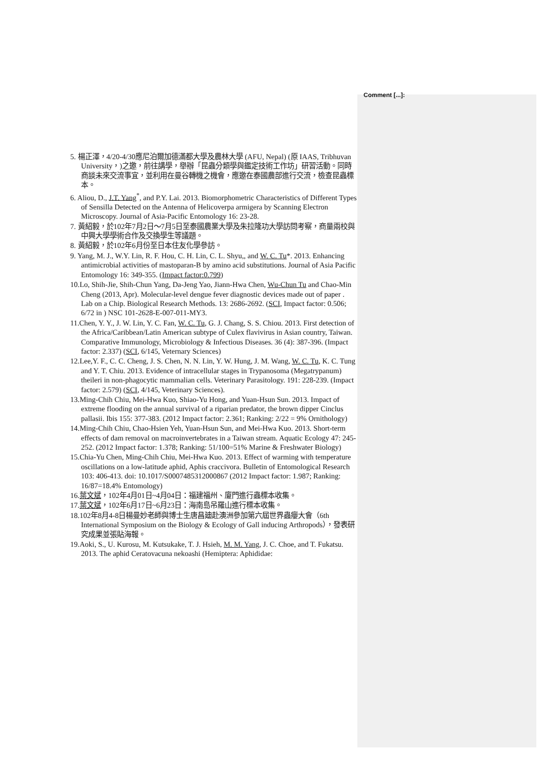Comment [...]:
5. 楊正澤，4/20-4/30應尼泊爾加德滿都大學及農林大學 (AFU, Nepal) (原 IAAS, Tribhuvan University，)之邀，前往講學，舉辦「昆蟲分類學與鑑定技術工作坊」研習活動。同時商談未來交流事宜，並利用在曼谷轉機之機會，應邀在泰國農部進行交流，檢查昆蟲標本。
6. Aliou, D., J.T. Yang<sup>*</sup>, and P.Y. Lai. 2013. Biomorphometric Characteristics of Different Types of Sensilla Detected on the Antenna of Helicoverpa armigera by Scanning Electron Microscopy. Journal of Asia-Pacific Entomology 16: 23-28.
7. 黃紹毅，於102年7月2日～7月5日至泰國農業大學及朱拉隆功大學訪問考察，商量兩校與中興大學學術合作及交換學生等議題。
8. 黃紹毅，於102年6月份至日本住友化學參訪。
9. Yang, M. J., W.Y. Lin, R. F. Hou, C. H. Lin, C. L. Shyu,, and W. C. Tu*. 2013. Enhancing antimicrobial activities of mastoparan-B by amino acid substitutions. Journal of Asia Pacific Entomology 16: 349-355. (Impact factor:0.799)
10.Lo, Shih-Jie, Shih-Chun Yang, Da-Jeng Yao, Jiann-Hwa Chen, Wu-Chun Tu and Chao-Min Cheng (2013, Apr). Molecular-level dengue fever diagnostic devices made out of paper . Lab on a Chip. Biological Research Methods. 13: 2686-2692. (SCI, Impact factor: 0.506; 6/72 in ) NSC 101-2628-E-007-011-MY3.
11.Chen, Y. Y., J. W. Lin, Y. C. Fan, W. C. Tu, G. J. Chang, S. S. Chiou. 2013. First detection of the Africa/Caribbean/Latin American subtype of Culex flavivirus in Asian country, Taiwan. Comparative Immunology, Microbiology & Infectious Diseases. 36 (4): 387-396. (Impact factor: 2.337) (SCI, 6/145, Veternary Sciences)
12.Lee,Y. F., C. C. Cheng, J. S. Chen, N. N. Lin, Y. W. Hung, J. M. Wang, W. C. Tu, K. C. Tung and Y. T. Chiu. 2013. Evidence of intracellular stages in Trypanosoma (Megatrypanum) theileri in non-phagocytic mammalian cells. Veterinary Parasitology. 191: 228-239. (Impact factor: 2.579) (SCI, 4/145, Veterinary Sciences).
13.Ming-Chih Chiu, Mei-Hwa Kuo, Shiao-Yu Hong, and Yuan-Hsun Sun. 2013. Impact of extreme flooding on the annual survival of a riparian predator, the brown dipper Cinclus pallasii. Ibis 155: 377-383. (2012 Impact factor: 2.361; Ranking: 2/22 = 9% Ornithology)
14.Ming-Chih Chiu, Chao-Hsien Yeh, Yuan-Hsun Sun, and Mei-Hwa Kuo. 2013. Short-term effects of dam removal on macroinvertebrates in a Taiwan stream. Aquatic Ecology 47: 245-252. (2012 Impact factor: 1.378; Ranking: 51/100=51% Marine & Freshwater Biology)
15.Chia-Yu Chen, Ming-Chih Chiu, Mei-Hwa Kuo. 2013. Effect of warming with temperature oscillations on a low-latitude aphid, Aphis craccivora. Bulletin of Entomological Research 103: 406-413. doi: 10.1017/S0007485312000867 (2012 Impact factor: 1.987; Ranking: 16/87=18.4% Entomology)
16.葉文斌，102年4月01日~4月04日：福建福州、廈門進行蟲標本收集。
17.葉文斌，102年6月17日~6月23日：海南島吊羅山進行標本收集。
18.102年8月4-8日楊曼妙老師與博士生唐昌廸赴澳洲參加第六屆世界蟲癭大會（6th International Symposium on the Biology & Ecology of Gall inducing Arthropods），發表研究成果並張貼海報。
19.Aoki, S., U. Kurosu, M. Kutsukake, T. J. Hsieh, M. M. Yang, J. C. Choe, and T. Fukatsu. 2013. The aphid Ceratovacuna nekoashi (Hemiptera: Aphididae: